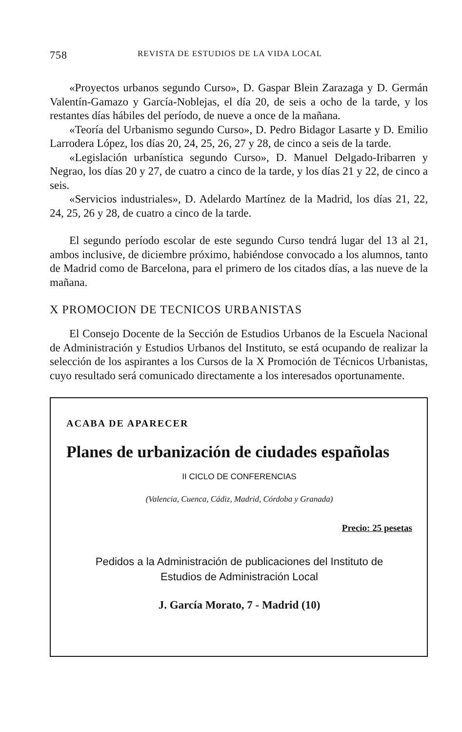758 REVISTA DE ESTUDIOS DE LA VIDA LOCAL
«Proyectos urbanos segundo Curso», D. Gaspar Blein Zarazaga y D. Germán Valentín-Gamazo y García-Noblejas, el día 20, de seis a ocho de la tarde, y los restantes días hábiles del período, de nueve a once de la mañana.
«Teoría del Urbanismo segundo Curso», D. Pedro Bidagor Lasarte y D. Emilio Larrodera López, los días 20, 24, 25, 26, 27 y 28, de cinco a seis de la tarde.
«Legislación urbanística segundo Curso», D. Manuel Delgado-Iribarren y Negrao, los días 20 y 27, de cuatro a cinco de la tarde, y los días 21 y 22, de cinco a seis.
«Servicios industriales», D. Adelardo Martínez de la Madrid, los días 21, 22, 24, 25, 26 y 28, de cuatro a cinco de la tarde.
El segundo período escolar de este segundo Curso tendrá lugar del 13 al 21, ambos inclusive, de diciembre próximo, habiéndose convocado a los alumnos, tanto de Madrid como de Barcelona, para el primero de los citados días, a las nueve de la mañana.
X PROMOCION DE TECNICOS URBANISTAS
El Consejo Docente de la Sección de Estudios Urbanos de la Escuela Nacional de Administración y Estudios Urbanos del Instituto, se está ocupando de realizar la selección de los aspirantes a los Cursos de la X Promoción de Técnicos Urbanistas, cuyo resultado será comunicado directamente a los interesados oportunamente.
ACABA DE APARECER
Planes de urbanización de ciudades españolas
II CICLO DE CONFERENCIAS
(Valencia, Cuenca, Cádiz, Madrid, Córdoba y Granada)
Precio: 25 pesetas
Pedidos a la Administración de publicaciones del Instituto de
Estudios de Administración Local
J. García Morato, 7 - Madrid (10)